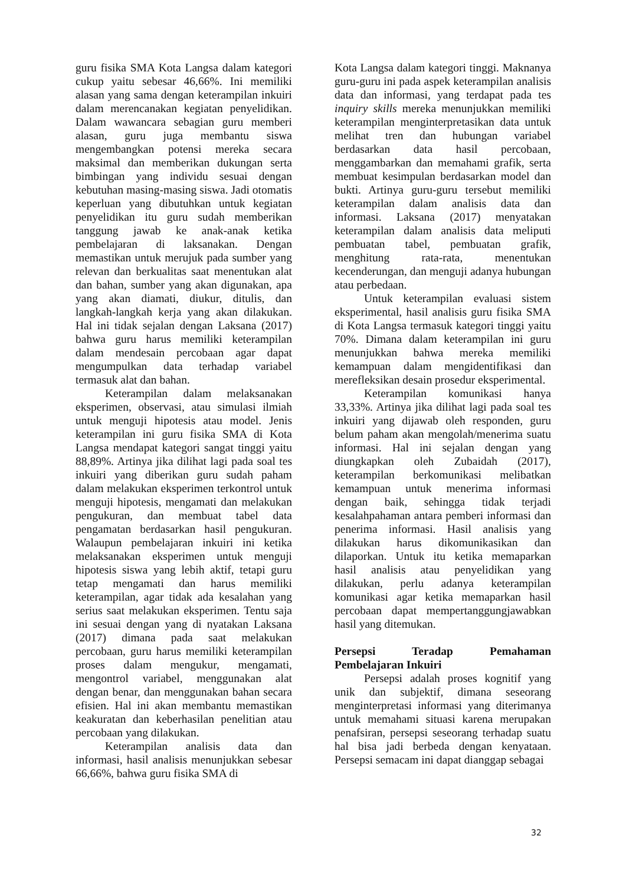guru fisika SMA Kota Langsa dalam kategori cukup yaitu sebesar 46,66%. Ini memiliki alasan yang sama dengan keterampilan inkuiri dalam merencanakan kegiatan penyelidikan. Dalam wawancara sebagian guru memberi alasan, guru juga membantu siswa mengembangkan potensi mereka secara maksimal dan memberikan dukungan serta bimbingan yang individu sesuai dengan kebutuhan masing-masing siswa. Jadi otomatis keperluan yang dibutuhkan untuk kegiatan penyelidikan itu guru sudah memberikan tanggung jawab ke anak-anak ketika pembelajaran di laksanakan. Dengan memastikan untuk merujuk pada sumber yang relevan dan berkualitas saat menentukan alat dan bahan, sumber yang akan digunakan, apa yang akan diamati, diukur, ditulis, dan langkah-langkah kerja yang akan dilakukan. Hal ini tidak sejalan dengan Laksana (2017) bahwa guru harus memiliki keterampilan dalam mendesain percobaan agar dapat mengumpulkan data terhadap variabel termasuk alat dan bahan.
Keterampilan dalam melaksanakan eksperimen, observasi, atau simulasi ilmiah untuk menguji hipotesis atau model. Jenis keterampilan ini guru fisika SMA di Kota Langsa mendapat kategori sangat tinggi yaitu 88,89%. Artinya jika dilihat lagi pada soal tes inkuiri yang diberikan guru sudah paham dalam melakukan eksperimen terkontrol untuk menguji hipotesis, mengamati dan melakukan pengukuran, dan membuat tabel data pengamatan berdasarkan hasil pengukuran. Walaupun pembelajaran inkuiri ini ketika melaksanakan eksperimen untuk menguji hipotesis siswa yang lebih aktif, tetapi guru tetap mengamati dan harus memiliki keterampilan, agar tidak ada kesalahan yang serius saat melakukan eksperimen. Tentu saja ini sesuai dengan yang di nyatakan Laksana (2017) dimana pada saat melakukan percobaan, guru harus memiliki keterampilan proses dalam mengukur, mengamati, mengontrol variabel, menggunakan alat dengan benar, dan menggunakan bahan secara efisien. Hal ini akan membantu memastikan keakuratan dan keberhasilan penelitian atau percobaan yang dilakukan.
Keterampilan analisis data dan informasi, hasil analisis menunjukkan sebesar 66,66%, bahwa guru fisika SMA di
Kota Langsa dalam kategori tinggi. Maknanya guru-guru ini pada aspek keterampilan analisis data dan informasi, yang terdapat pada tes inquiry skills mereka menunjukkan memiliki keterampilan menginterpretasikan data untuk melihat tren dan hubungan variabel berdasarkan data hasil percobaan, menggambarkan dan memahami grafik, serta membuat kesimpulan berdasarkan model dan bukti. Artinya guru-guru tersebut memiliki keterampilan dalam analisis data dan informasi. Laksana (2017) menyatakan keterampilan dalam analisis data meliputi pembuatan tabel, pembuatan grafik, menghitung rata-rata, menentukan kecenderungan, dan menguji adanya hubungan atau perbedaan.
Untuk keterampilan evaluasi sistem eksperimental, hasil analisis guru fisika SMA di Kota Langsa termasuk kategori tinggi yaitu 70%. Dimana dalam keterampilan ini guru menunjukkan bahwa mereka memiliki kemampuan dalam mengidentifikasi dan merefleksikan desain prosedur eksperimental.
Keterampilan komunikasi hanya 33,33%. Artinya jika dilihat lagi pada soal tes inkuiri yang dijawab oleh responden, guru belum paham akan mengolah/menerima suatu informasi. Hal ini sejalan dengan yang diungkapkan oleh Zubaidah (2017), keterampilan berkomunikasi melibatkan kemampuan untuk menerima informasi dengan baik, sehingga tidak terjadi kesalahpahaman antara pemberi informasi dan penerima informasi. Hasil analisis yang dilakukan harus dikomunikasikan dan dilaporkan. Untuk itu ketika memaparkan hasil analisis atau penyelidikan yang dilakukan, perlu adanya keterampilan komunikasi agar ketika memaparkan hasil percobaan dapat mempertanggungjawabkan hasil yang ditemukan.
Persepsi Teradap Pemahaman Pembelajaran Inkuiri
Persepsi adalah proses kognitif yang unik dan subjektif, dimana seseorang menginterpretasi informasi yang diterimanya untuk memahami situasi karena merupakan penafsiran, persepsi seseorang terhadap suatu hal bisa jadi berbeda dengan kenyataan. Persepsi semacam ini dapat dianggap sebagai
32